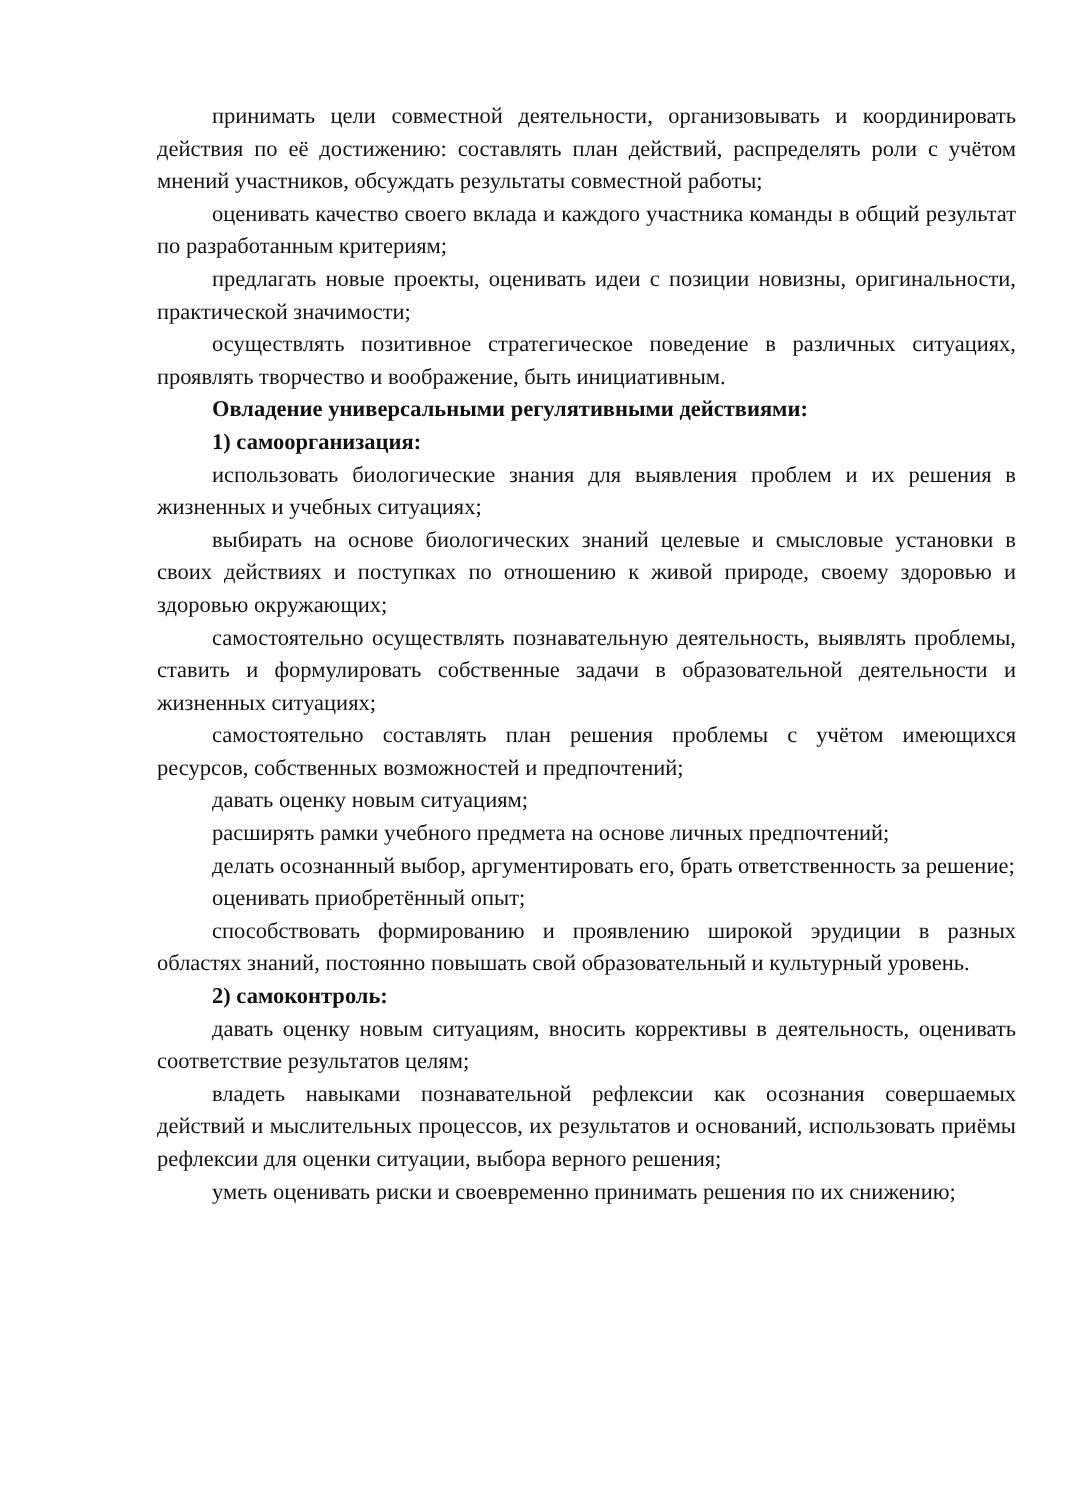принимать цели совместной деятельности, организовывать и координировать действия по её достижению: составлять план действий, распределять роли с учётом мнений участников, обсуждать результаты совместной работы;
оценивать качество своего вклада и каждого участника команды в общий результат по разработанным критериям;
предлагать новые проекты, оценивать идеи с позиции новизны, оригинальности, практической значимости;
осуществлять позитивное стратегическое поведение в различных ситуациях, проявлять творчество и воображение, быть инициативным.
Овладение универсальными регулятивными действиями:
1) самоорганизация:
использовать биологические знания для выявления проблем и их решения в жизненных и учебных ситуациях;
выбирать на основе биологических знаний целевые и смысловые установки в своих действиях и поступках по отношению к живой природе, своему здоровью и здоровью окружающих;
самостоятельно осуществлять познавательную деятельность, выявлять проблемы, ставить и формулировать собственные задачи в образовательной деятельности и жизненных ситуациях;
самостоятельно составлять план решения проблемы с учётом имеющихся ресурсов, собственных возможностей и предпочтений;
давать оценку новым ситуациям;
расширять рамки учебного предмета на основе личных предпочтений;
делать осознанный выбор, аргументировать его, брать ответственность за решение;
оценивать приобретённый опыт;
способствовать формированию и проявлению широкой эрудиции в разных областях знаний, постоянно повышать свой образовательный и культурный уровень.
2) самоконтроль:
давать оценку новым ситуациям, вносить коррективы в деятельность, оценивать соответствие результатов целям;
владеть навыками познавательной рефлексии как осознания совершаемых действий и мыслительных процессов, их результатов и оснований, использовать приёмы рефлексии для оценки ситуации, выбора верного решения;
уметь оценивать риски и своевременно принимать решения по их снижению;